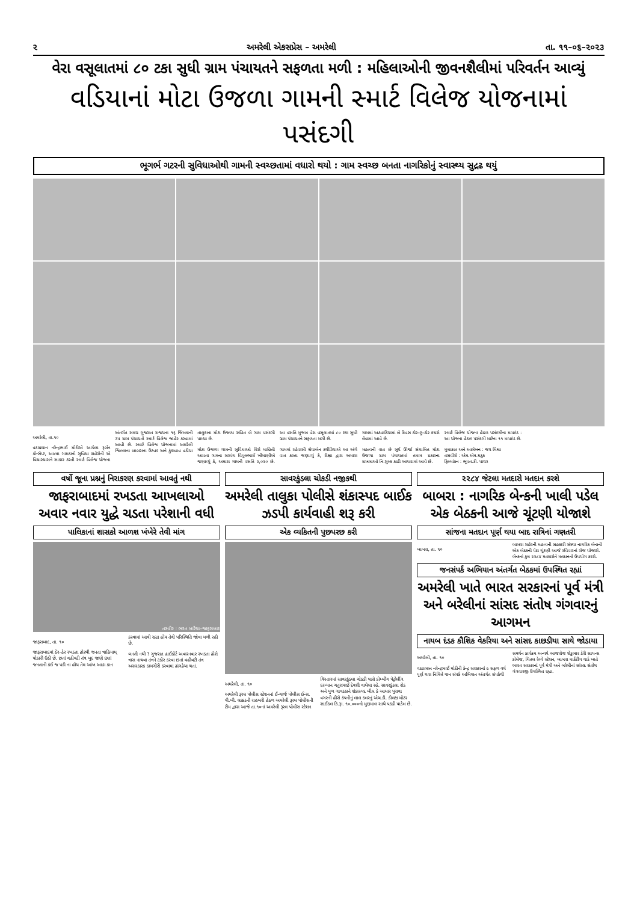૨ અમરેલી એકસપ્રેસ – અમરેલી તા. ૧૧–૦૬–૨૦૨૩
વેરા વસૂલાતમાં ૮૦ ટકા સુધી ગ્રામ પંચાયતને સફળતા મળી : મહિલાઓની જીવનશૈલીમાં પરિવર્તન આવ્યું
વડિયાનાં મોટા ઉજળા ગામની સ્માર્ટ વિલેજ યોજનામાં પસંદગી
ભૂગર્ભ ગટરની સુવિધાઓથી ગામની સ્વચ્છતામાં વધારો થયો : ગામ સ્વચ્છ બનતા નાગરિકોનું સ્વાસ્થ્ય સુદ્રઢ થયું
અમરેલી, તા.૧૦
વડાપ્રધાન નરેન્દ્રભાઈ મોદીએ આપેલા રૂર્બન કોન્સેપ્ટ, આત્મા ગામડાનો સુવિધા શહેરોની એ વિચારધારાને સાકાર કરતી સ્માર્ટ વિલેજ યોજના અંતર્ગત સમગ્ર ગુજરાત રાજયના ૧૬ જિલ્લાની ૩૫ ગ્રામ પંચાયતો સ્માર્ટ વિલેજ જાહેર કરવામાં આવી છે. સ્માર્ટ વિલેજ યોજનામાં અમરેલી જિલ્લાના બાબરાના ઉંટવડ અને કુંકાવાવ વડીયા તાલુકાના મોટા ઉજળા સહિત બે ગામ પસંદગી પામ્યા છે.
મોટા ઉજળા ગામની સુવિધાઓ વિશે માહિતી આપતા ગામના સરપંચ વિપુલભાઈ ખીમાણીએ જણાવ્યું કે, અમારા ગામની વસતિ ૨,૦૨૦ છે. આ વસતિ મુજબ વેરા વસૂલાતમાં ૮૦ ટકા સુધી ગ્રામ પંચાયતને સફળતા મળી છે.
ગામમાં રહેવાસી શ્રેયાબેન કથીરિયાએ આ અંગે વાત કરતા જણાવ્યું કે, રીક્ષા દ્વારા અમારા ગામમાં અઠવાડિયામાં બે દિવસ ડોર–ટુ–ડોર કચરો લેવામાં આવે છે.
મહત્વની વાત છે સૂર્ય ઊર્જા સંચાલિત મોટા ઉજળા ગ્રામ પંચાયતમાં તમામ પ્રકારના દાખલાઓ નિ:શુલ્ક કાઢી આપવામાં આવે છે.
સ્માર્ટ વિલેજ યોજના હેઠળ પસંદગીના માપદંડ : આ યોજના હેઠળ પસંદગી માટેના ૧૧ માપદંડ છે.
મુલાકાત અને આલેખન : જય મિશ્રા
તસવીરો : એમ.એમ.ધડુક
ફિલ્માંકન : ભૂપત.ડી. પાથર
વર્ષો જૂના પ્રશ્નનું નિરાકરણ કરવામાં આવતું નથી
જાફરાબાદમાં રખડતા આખલાઓ અવાર નવાર યુદ્ધે ચડતા પરેશાની વધી
પાલિકાનાં શાસકો આળશ ખંખેરે તેવી માંગ
તસ્વીર : ભરત બારૈયા–જાફરાબાદ
જાફરાબાદ, તા. ૧૦
જાફરાબાદમાં ઠેર–ઠેર રખડતા ઢોરથી જનતા ત્રાહિમામ્ પોકારી ઉઠી છે. છતાં વહીવટી તંત્ર ખુદ જાણે છતાં જનતાની કંઈ જ પડી ના હોય તેમ આંખ આડા કાન કરવામાં આવી રહ્યા હોય તેવી પરિસ્થિતિ જોવા મળી રહી છે.
બનતી નથી ? ગુજરાત હાઈકોર્ટ અવારનવાર રખડતા ઢોરો ત્રાસ નાથવા તંત્રને ટકોર કરવા છતાં વહીવટી તંત્ર અસરકારક કામગીરી કરવામાં ઢાંગઢેયા થતાં.
સાવરકુંડલા ચોકડી નજીકથી
અમરેલી તાલુકા પોલીસે શંકાસ્પદ બાઈક ઝડપી કાર્યવાહી શરૂ કરી
એક વ્યકિતની પુછપરછ કરી
અમરેલી, તા. ૧૦
અમરેલી રૂરલ પોલીસ સ્ટેશનનાં ઈન્ચાર્જ પોલીસ ઈન્સ. પી.બી. લક્કડની રાહબરી હેઠળ અમરેલી રૂરલ પોલીસની ટીમ દ્વારા આજે તા.૧૦નાં અમરેલી રૂરલ પોલીસ સ્ટેશન વિસ્તારમાં સાવરકુંડલા ચોકડી પાસે કોમ્બીંગ પેટ્રોલીંગ દરમ્યાન ચતુરભાઈ દેવશી વાઘેલા રહે. સાવરકુંડલા રોડ અને મુળ ગાવડકાને શંકાસ્પદ બીલ કે આધાર પુરાવા વગરની હીરો કંપનીનું લાલ કલરનું એચ.ડી. ડીલક્ષ મોટર સાઈકલ કિ.રૂા. ૧૦,૦૦૦નો મુદ્દામાલ સાથે પકડી પાડેલ છે.
૨૨૮૪ જેટલા મતદારો મતદાન કરશે
બાબરા : નાગરિક બેન્કની ખાલી પડેલ એક બેઠકની આજે ચૂંટણી યોજાશે
સાંજના મતદાન પૂર્ણ થયા બાદ રાત્રિનાં ગણતરી
બાબરા, તા. ૧૦
બાબરા શહેરની મહત્વની સહકારી સંસ્થા નાગરિક બેન્કની એક બેઠકની પેટા ચૂંટણી આજે રવિવારનાં રોજ યોજાશે. બેન્કનાં કુલ ૨૨૮૪ મતદારોને મતદાનનો ઉપયોગ કરશે.
જનસંપર્ક અભિયાન અંતર્ગત બેઠકમાં ઉપસ્થિત રહ્યાં
અમરેલી ખાતે ભારત સરકારનાં પૂર્વ મંત્રી અને બરેલીનાં સાંસદ સંતોષ ગંગવારનું આગમન
નાયબ દંડક કૌશિક વેકરિયા અને સાંસદ કાછડીયા સાથે જોડાયા
અમરેલી, તા. ૧૦
વડાપ્રધાન નરેન્દ્રભાઈ મોદીની કેન્દ્ર સરકારનાં ૯ સફળ વર્ષ પૂર્ણ થવા નિમિત્તે જન સંપર્ક અભિયાન અંતર્ગત સંપર્કથી સમર્થન કાર્યક્રમ અન્વયે આજરોજ શેડુભાર ડેરી સાયન્સ કોલેજ, ચિતલ રેલ્વે સ્ટેશન, બાબરા માર્કેટીંગ યાર્ડ ખાતે ભારત સરકારનાં પૂર્વ મંત્રી અને બરેલીનાં સાંસદ સંતોષ ગંગવારજી ઉપસ્થિત રહ્યા.